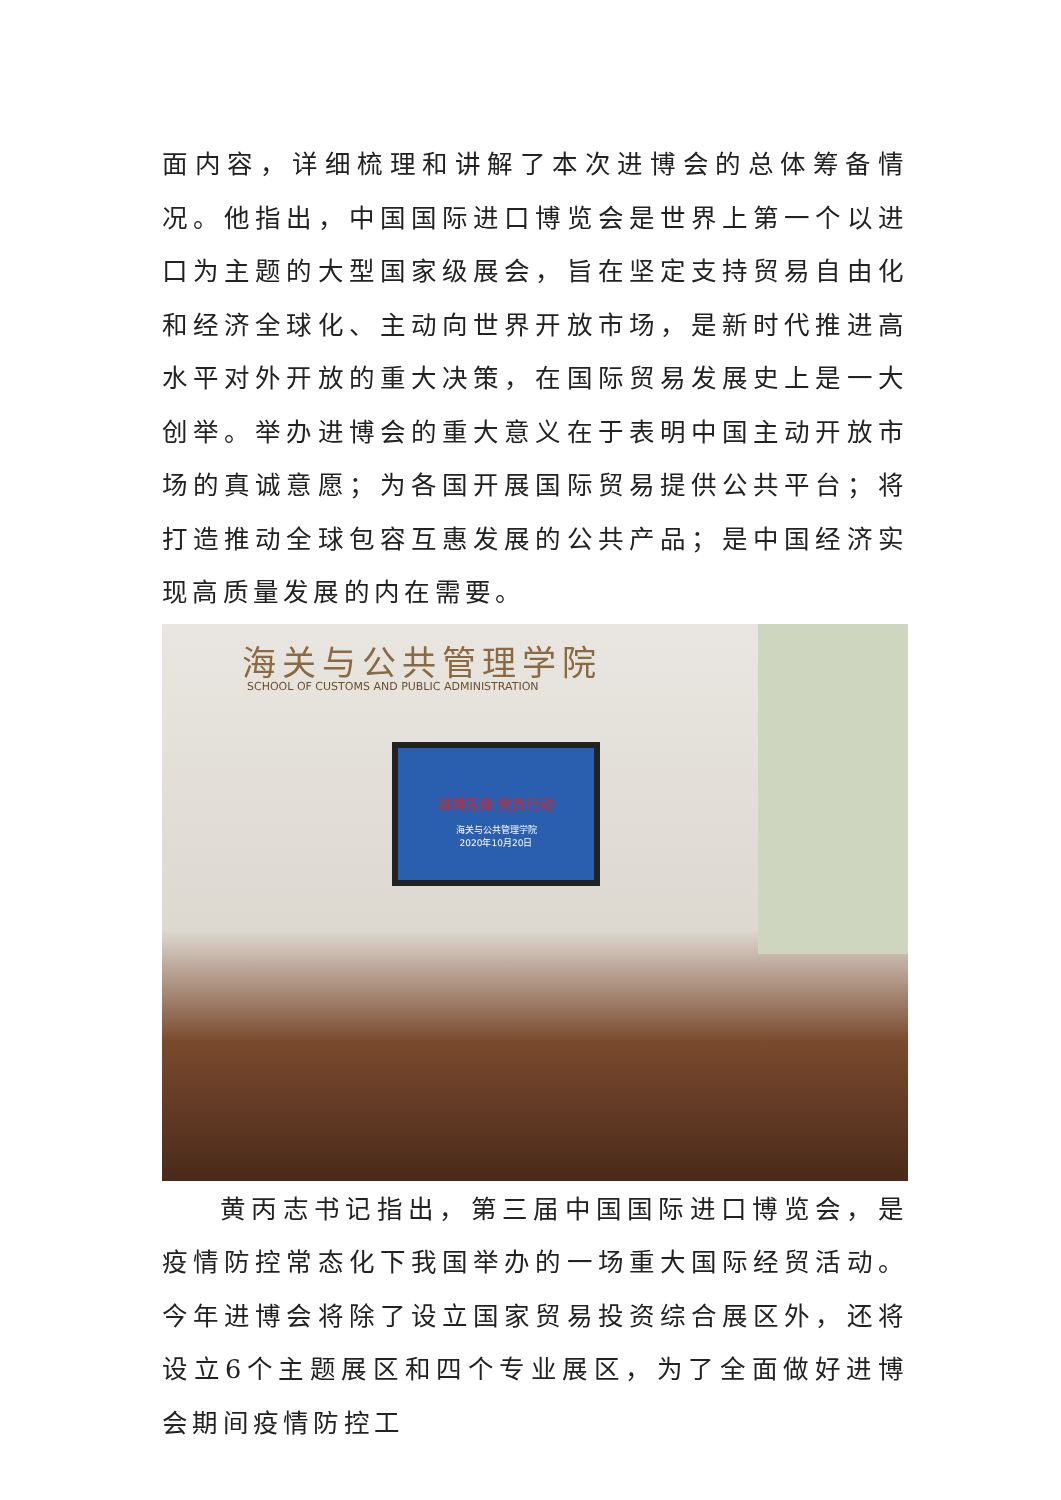面内容，详细梳理和讲解了本次进博会的总体筹备情况。他指出，中国国际进口博览会是世界上第一个以进口为主题的大型国家级展会，旨在坚定支持贸易自由化和经济全球化、主动向世界开放市场，是新时代推进高水平对外开放的重大决策，在国际贸易发展史上是一大创举。举办进博会的重大意义在于表明中国主动开放市场的真诚意愿；为各国开展国际贸易提供公共平台；将打造推动全球包容互惠发展的公共产品；是中国经济实现高质量发展的内在需要。
海关与公共管理学院
SCHOOL OF CUSTOMS AND PUBLIC ADMINISTRATION
进博先锋 党员行动
海关与公共管理学院
2020年10月20日
黄丙志书记指出，第三届中国国际进口博览会，是疫情防控常态化下我国举办的一场重大国际经贸活动。今年进博会将除了设立国家贸易投资综合展区外，还将设立6个主题展区和四个专业展区，为了全面做好进博会期间疫情防控工